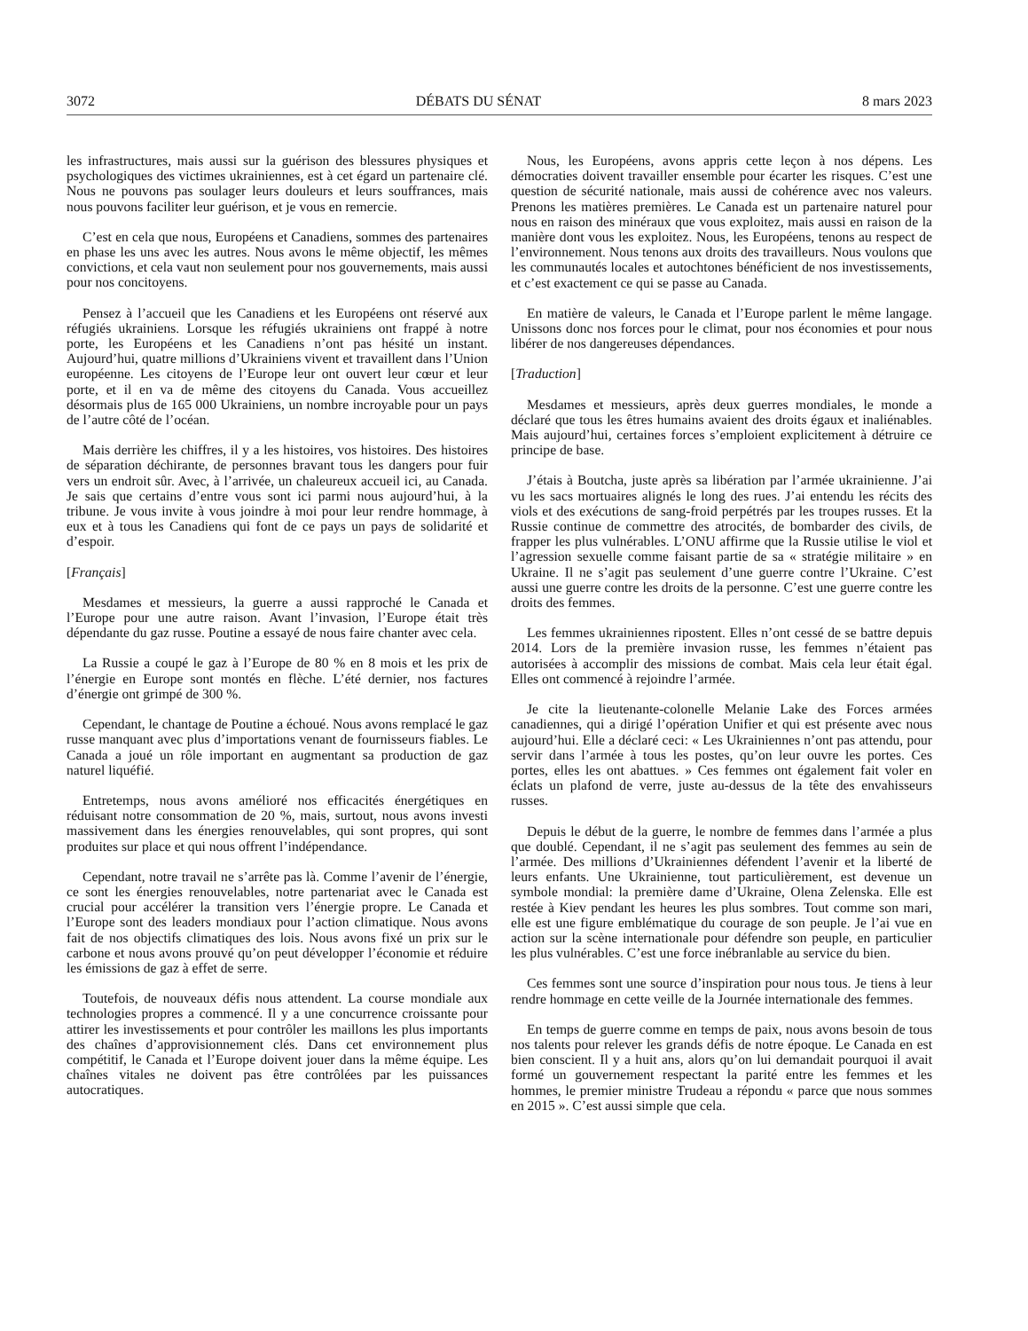3072 DÉBATS DU SÉNAT 8 mars 2023
les infrastructures, mais aussi sur la guérison des blessures physiques et psychologiques des victimes ukrainiennes, est à cet égard un partenaire clé. Nous ne pouvons pas soulager leurs douleurs et leurs souffrances, mais nous pouvons faciliter leur guérison, et je vous en remercie.
C’est en cela que nous, Européens et Canadiens, sommes des partenaires en phase les uns avec les autres. Nous avons le même objectif, les mêmes convictions, et cela vaut non seulement pour nos gouvernements, mais aussi pour nos concitoyens.
Pensez à l’accueil que les Canadiens et les Européens ont réservé aux réfugiés ukrainiens. Lorsque les réfugiés ukrainiens ont frappé à notre porte, les Européens et les Canadiens n’ont pas hésité un instant. Aujourd’hui, quatre millions d’Ukrainiens vivent et travaillent dans l’Union européenne. Les citoyens de l’Europe leur ont ouvert leur cœur et leur porte, et il en va de même des citoyens du Canada. Vous accueillez désormais plus de 165 000 Ukrainiens, un nombre incroyable pour un pays de l’autre côté de l’océan.
Mais derrière les chiffres, il y a les histoires, vos histoires. Des histoires de séparation déchirante, de personnes bravant tous les dangers pour fuir vers un endroit sûr. Avec, à l’arrivée, un chaleureux accueil ici, au Canada. Je sais que certains d’entre vous sont ici parmi nous aujourd’hui, à la tribune. Je vous invite à vous joindre à moi pour leur rendre hommage, à eux et à tous les Canadiens qui font de ce pays un pays de solidarité et d’espoir.
[Français]
Mesdames et messieurs, la guerre a aussi rapproché le Canada et l’Europe pour une autre raison. Avant l’invasion, l’Europe était très dépendante du gaz russe. Poutine a essayé de nous faire chanter avec cela.
La Russie a coupé le gaz à l’Europe de 80 % en 8 mois et les prix de l’énergie en Europe sont montés en flèche. L’été dernier, nos factures d’énergie ont grimpé de 300 %.
Cependant, le chantage de Poutine a échoué. Nous avons remplacé le gaz russe manquant avec plus d’importations venant de fournisseurs fiables. Le Canada a joué un rôle important en augmentant sa production de gaz naturel liquéfié.
Entretemps, nous avons amélioré nos efficacités énergétiques en réduisant notre consommation de 20 %, mais, surtout, nous avons investi massivement dans les énergies renouvelables, qui sont propres, qui sont produites sur place et qui nous offrent l’indépendance.
Cependant, notre travail ne s’arrête pas là. Comme l’avenir de l’énergie, ce sont les énergies renouvelables, notre partenariat avec le Canada est crucial pour accélérer la transition vers l’énergie propre. Le Canada et l’Europe sont des leaders mondiaux pour l’action climatique. Nous avons fait de nos objectifs climatiques des lois. Nous avons fixé un prix sur le carbone et nous avons prouvé qu’on peut développer l’économie et réduire les émissions de gaz à effet de serre.
Toutefois, de nouveaux défis nous attendent. La course mondiale aux technologies propres a commencé. Il y a une concurrence croissante pour attirer les investissements et pour contrôler les maillons les plus importants des chaînes d’approvisionnement clés. Dans cet environnement plus compétitif, le Canada et l’Europe doivent jouer dans la même équipe. Les chaînes vitales ne doivent pas être contrôlées par les puissances autocratiques.
Nous, les Européens, avons appris cette leçon à nos dépens. Les démocraties doivent travailler ensemble pour écarter les risques. C’est une question de sécurité nationale, mais aussi de cohérence avec nos valeurs. Prenons les matières premières. Le Canada est un partenaire naturel pour nous en raison des minéraux que vous exploitez, mais aussi en raison de la manière dont vous les exploitez. Nous, les Européens, tenons au respect de l’environnement. Nous tenons aux droits des travailleurs. Nous voulons que les communautés locales et autochtones bénéficient de nos investissements, et c’est exactement ce qui se passe au Canada.
En matière de valeurs, le Canada et l’Europe parlent le même langage. Unissons donc nos forces pour le climat, pour nos économies et pour nous libérer de nos dangereuses dépendances.
[Traduction]
Mesdames et messieurs, après deux guerres mondiales, le monde a déclaré que tous les êtres humains avaient des droits égaux et inaliénables. Mais aujourd’hui, certaines forces s’emploient explicitement à détruire ce principe de base.
J’étais à Boutcha, juste après sa libération par l’armée ukrainienne. J’ai vu les sacs mortuaires alignés le long des rues. J’ai entendu les récits des viols et des exécutions de sang-froid perpétrés par les troupes russes. Et la Russie continue de commettre des atrocités, de bombarder des civils, de frapper les plus vulnérables. L’ONU affirme que la Russie utilise le viol et l’agression sexuelle comme faisant partie de sa « stratégie militaire » en Ukraine. Il ne s’agit pas seulement d’une guerre contre l’Ukraine. C’est aussi une guerre contre les droits de la personne. C’est une guerre contre les droits des femmes.
Les femmes ukrainiennes ripostent. Elles n’ont cessé de se battre depuis 2014. Lors de la première invasion russe, les femmes n’étaient pas autorisées à accomplir des missions de combat. Mais cela leur était égal. Elles ont commencé à rejoindre l’armée.
Je cite la lieutenante-colonelle Melanie Lake des Forces armées canadiennes, qui a dirigé l’opération Unifier et qui est présente avec nous aujourd’hui. Elle a déclaré ceci: « Les Ukrainiennes n’ont pas attendu, pour servir dans l’armée à tous les postes, qu’on leur ouvre les portes. Ces portes, elles les ont abattues. » Ces femmes ont également fait voler en éclats un plafond de verre, juste au-dessus de la tête des envahisseurs russes.
Depuis le début de la guerre, le nombre de femmes dans l’armée a plus que doublé. Cependant, il ne s’agit pas seulement des femmes au sein de l’armée. Des millions d’Ukrainiennes défendent l’avenir et la liberté de leurs enfants. Une Ukrainienne, tout particulièrement, est devenue un symbole mondial: la première dame d’Ukraine, Olena Zelenska. Elle est restée à Kiev pendant les heures les plus sombres. Tout comme son mari, elle est une figure emblématique du courage de son peuple. Je l’ai vue en action sur la scène internationale pour défendre son peuple, en particulier les plus vulnérables. C’est une force inébranlable au service du bien.
Ces femmes sont une source d’inspiration pour nous tous. Je tiens à leur rendre hommage en cette veille de la Journée internationale des femmes.
En temps de guerre comme en temps de paix, nous avons besoin de tous nos talents pour relever les grands défis de notre époque. Le Canada en est bien conscient. Il y a huit ans, alors qu’on lui demandait pourquoi il avait formé un gouvernement respectant la parité entre les femmes et les hommes, le premier ministre Trudeau a répondu « parce que nous sommes en 2015 ». C’est aussi simple que cela.